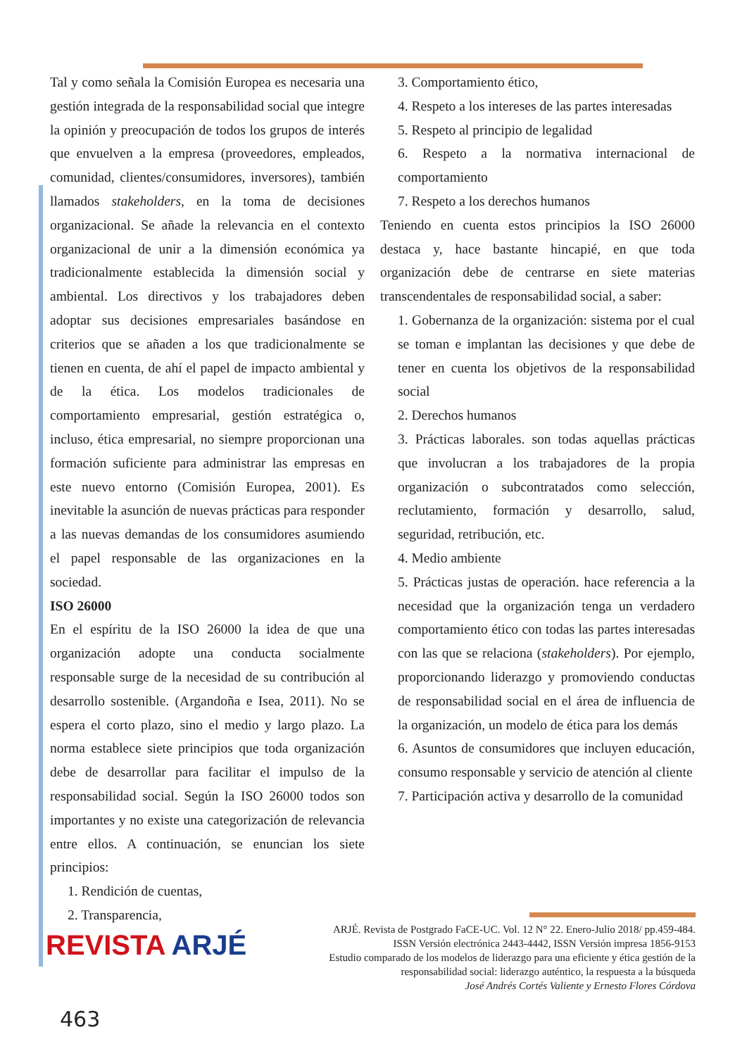Tal y como señala la Comisión Europea es necesaria una gestión integrada de la responsabilidad social que integre la opinión y preocupación de todos los grupos de interés que envuelven a la empresa (proveedores, empleados, comunidad, clientes/consumidores, inversores), también llamados stakeholders, en la toma de decisiones organizacional. Se añade la relevancia en el contexto organizacional de unir a la dimensión económica ya tradicionalmente establecida la dimensión social y ambiental. Los directivos y los trabajadores deben adoptar sus decisiones empresariales basándose en criterios que se añaden a los que tradicionalmente se tienen en cuenta, de ahí el papel de impacto ambiental y de la ética. Los modelos tradicionales de comportamiento empresarial, gestión estratégica o, incluso, ética empresarial, no siempre proporcionan una formación suficiente para administrar las empresas en este nuevo entorno (Comisión Europea, 2001). Es inevitable la asunción de nuevas prácticas para responder a las nuevas demandas de los consumidores asumiendo el papel responsable de las organizaciones en la sociedad.
ISO 26000
En el espíritu de la ISO 26000 la idea de que una organización adopte una conducta socialmente responsable surge de la necesidad de su contribución al desarrollo sostenible. (Argandoña e Isea, 2011). No se espera el corto plazo, sino el medio y largo plazo. La norma establece siete principios que toda organización debe de desarrollar para facilitar el impulso de la responsabilidad social. Según la ISO 26000 todos son importantes y no existe una categorización de relevancia entre ellos. A continuación, se enuncian los siete principios:
1. Rendición de cuentas,
2. Transparencia,
3. Comportamiento ético,
4. Respeto a los intereses de las partes interesadas
5. Respeto al principio de legalidad
6. Respeto a la normativa internacional de comportamiento
7. Respeto a los derechos humanos
Teniendo en cuenta estos principios la ISO 26000 destaca y, hace bastante hincapié, en que toda organización debe de centrarse en siete materias transcendentales de responsabilidad social, a saber:
1. Gobernanza de la organización: sistema por el cual se toman e implantan las decisiones y que debe de tener en cuenta los objetivos de la responsabilidad social
2. Derechos humanos
3. Prácticas laborales. son todas aquellas prácticas que involucran a los trabajadores de la propia organización o subcontratados como selección, reclutamiento, formación y desarrollo, salud, seguridad, retribución, etc.
4. Medio ambiente
5. Prácticas justas de operación. hace referencia a la necesidad que la organización tenga un verdadero comportamiento ético con todas las partes interesadas con las que se relaciona (stakeholders). Por ejemplo, proporcionando liderazgo y promoviendo conductas de responsabilidad social en el área de influencia de la organización, un modelo de ética para los demás
6. Asuntos de consumidores que incluyen educación, consumo responsable y servicio de atención al cliente
7. Participación activa y desarrollo de la comunidad
REVISTA ARJÉ
ARJÉ. Revista de Postgrado FaCE-UC. Vol. 12 N° 22. Enero-Julio 2018/ pp.459-484.
ISSN Versión electrónica 2443-4442, ISSN Versión impresa 1856-9153
Estudio comparado de los modelos de liderazgo para una eficiente y ética gestión de la
responsabilidad social: liderazgo auténtico, la respuesta a la búsqueda
José Andrés Cortés Valiente y Ernesto Flores Córdova
463